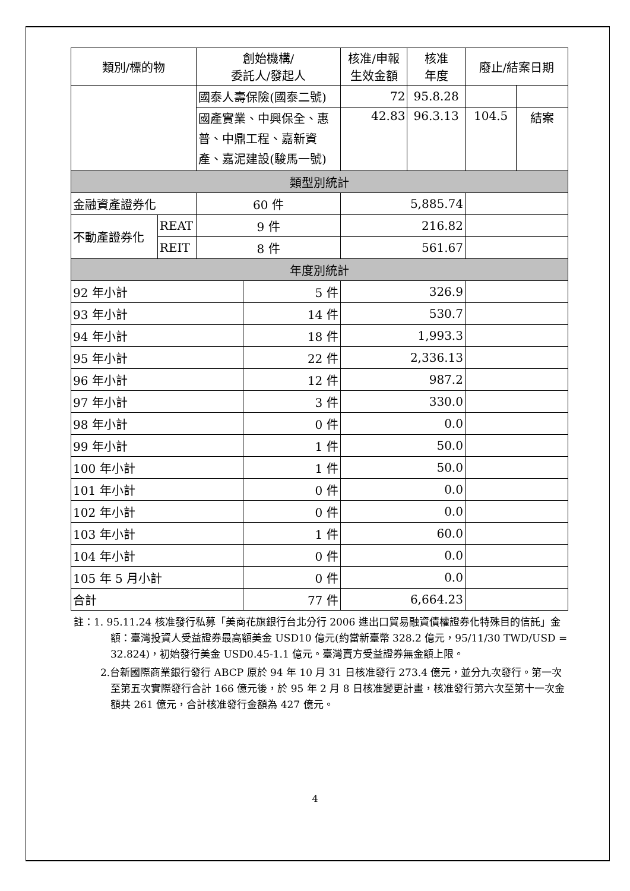| 類別/標的物 | | 創始機構/ 委託人/發起人 | | 核准/申報 生效金額 | 核准 年度 | 廢止/結案日期 | |
| --- | --- | --- | --- | --- | --- | --- | --- |
| | | 國泰人壽保險(國泰二號) | | 72 | 95.8.28 | | |
| | | 國產實業、中興保全、惠普、中鼎工程、嘉新資產、嘉泥建設(駿馬一號) | | 42.83 | 96.3.13 | 104.5 | 結案 |
| 類型別統計 | | | | | | | |
| 金融資產證券化 | | 60 件 | | 5,885.74 | | | |
| 不動產證券化 | REAT | 9 件 | | 216.82 | | | |
| | REIT | 8 件 | | 561.67 | | | |
| 年度別統計 | | | | | | | |
| 92 年小計 | | | 5 件 | 326.9 | | | |
| 93 年小計 | | | 14 件 | 530.7 | | | |
| 94 年小計 | | | 18 件 | 1,993.3 | | | |
| 95 年小計 | | | 22 件 | 2,336.13 | | | |
| 96 年小計 | | | 12 件 | 987.2 | | | |
| 97 年小計 | | | 3 件 | 330.0 | | | |
| 98 年小計 | | | 0 件 | 0.0 | | | |
| 99 年小計 | | | 1 件 | 50.0 | | | |
| 100 年小計 | | | 1 件 | 50.0 | | | |
| 101 年小計 | | | 0 件 | 0.0 | | | |
| 102 年小計 | | | 0 件 | 0.0 | | | |
| 103 年小計 | | | 1 件 | 60.0 | | | |
| 104 年小計 | | | 0 件 | 0.0 | | | |
| 105 年 5 月小計 | | | 0 件 | 0.0 | | | |
| 合計 | | | 77 件 | 6,664.23 | | | |
註：1. 95.11.24 核准發行私募「美商花旗銀行台北分行 2006 進出口貿易融資債權證券化特殊目的信託」金額：臺灣投資人受益證券最高額美金 USD10 億元(約當新臺幣 328.2 億元，95/11/30 TWD/USD = 32.824)，初始發行美金 USD0.45-1.1 億元。臺灣賣方受益證券無金額上限。
2.台新國際商業銀行發行 ABCP 原於 94 年 10 月 31 日核准發行 273.4 億元，並分九次發行。第一次至第五次實際發行合計 166 億元後，於 95 年 2 月 8 日核准變更計畫，核准發行第六次至第十一次金額共 261 億元，合計核准發行金額為 427 億元。
4